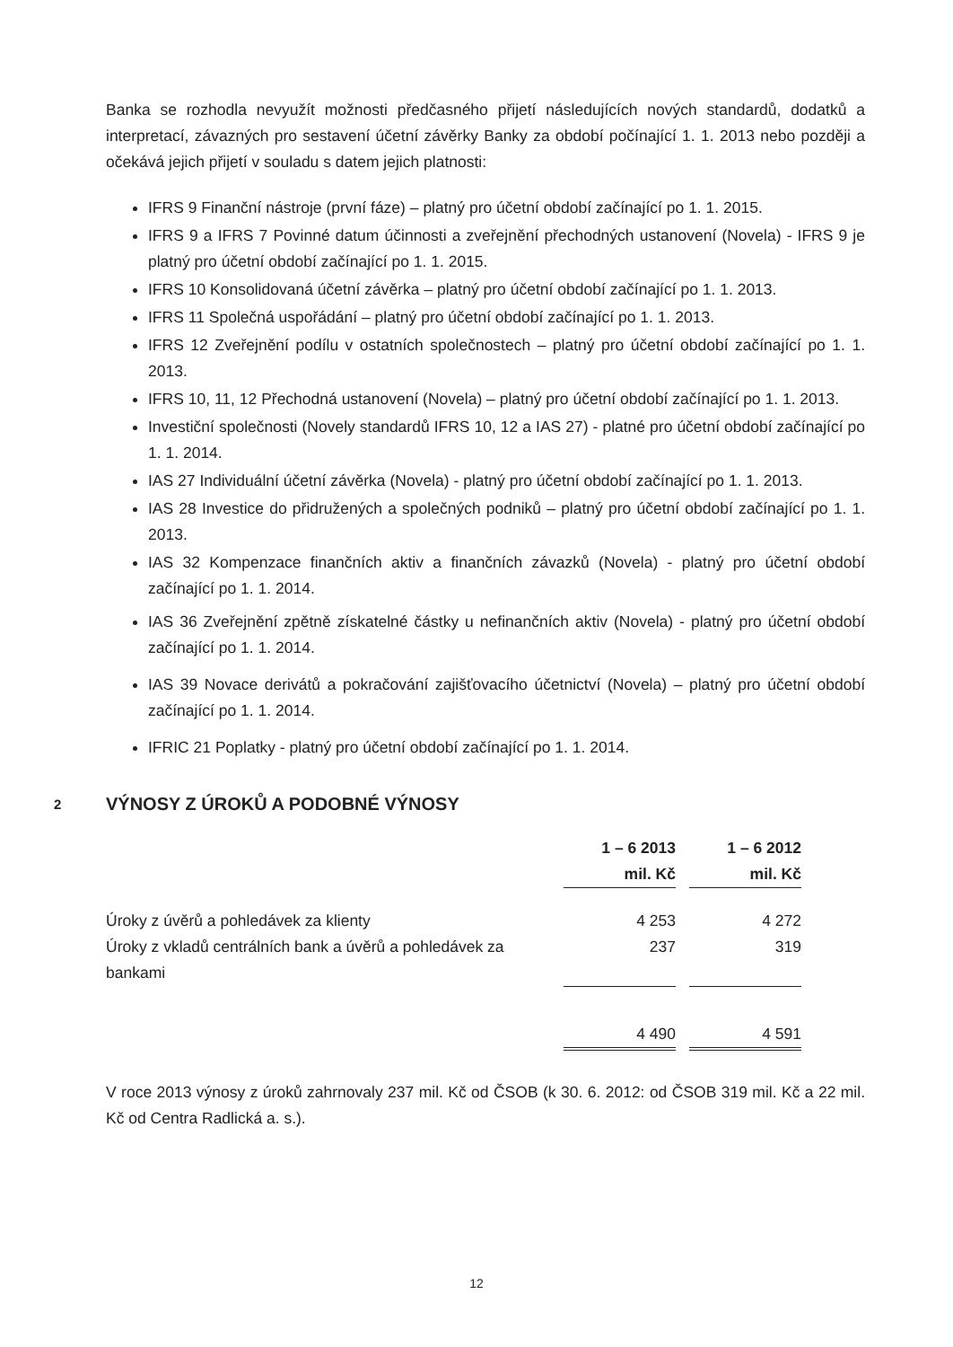Banka se rozhodla nevyužít možnosti předčasného přijetí následujících nových standardů, dodatků a interpretací, závazných pro sestavení účetní závěrky Banky za období počínající 1. 1. 2013 nebo později a očekává jejich přijetí v souladu s datem jejich platnosti:
IFRS 9 Finanční nástroje (první fáze) – platný pro účetní období začínající po 1. 1. 2015.
IFRS 9 a IFRS 7 Povinné datum účinnosti a zveřejnění přechodných ustanovení (Novela) - IFRS 9 je platný pro účetní období začínající po 1. 1. 2015.
IFRS 10 Konsolidovaná účetní závěrka – platný pro účetní období začínající po 1. 1. 2013.
IFRS 11 Společná uspořádání – platný pro účetní období začínající po 1. 1. 2013.
IFRS 12 Zveřejnění podílu v ostatních společnostech – platný pro účetní období začínající po 1. 1. 2013.
IFRS 10, 11, 12 Přechodná ustanovení (Novela) – platný pro účetní období začínající po 1. 1. 2013.
Investiční společnosti (Novely standardů IFRS 10, 12 a IAS 27) - platné pro účetní období začínající po 1. 1. 2014.
IAS 27 Individuální účetní závěrka (Novela) - platný pro účetní období začínající po 1. 1. 2013.
IAS 28 Investice do přidružených a společných podniků – platný pro účetní období začínající po 1. 1. 2013.
IAS 32 Kompenzace finančních aktiv a finančních závazků (Novela) - platný pro účetní období začínající po 1. 1. 2014.
IAS 36 Zveřejnění zpětně získatelné částky u nefinančních aktiv (Novela) - platný pro účetní období začínající po 1. 1. 2014.
IAS 39 Novace derivátů a pokračování zajišťovacího účetnictví (Novela) – platný pro účetní období začínající po 1. 1. 2014.
IFRIC 21 Poplatky - platný pro účetní období začínající po 1. 1. 2014.
2 VÝNOSY Z ÚROKŮ A PODOBNÉ VÝNOSY
| | 1 – 6 2013 mil. Kč | | 1 – 6 2012 mil. Kč |
| --- | --- | --- | --- |
| Úroky z úvěrů a pohledávek za klienty | 4 253 | | 4 272 |
| Úroky z vkladů centrálních bank a úvěrů a pohledávek za bankami | 237 | | 319 |
| | 4 490 | | 4 591 |
V roce 2013 výnosy z úroků zahrnovaly 237 mil. Kč od ČSOB (k 30. 6. 2012: od ČSOB 319 mil. Kč a 22 mil. Kč od Centra Radlická a. s.).
12